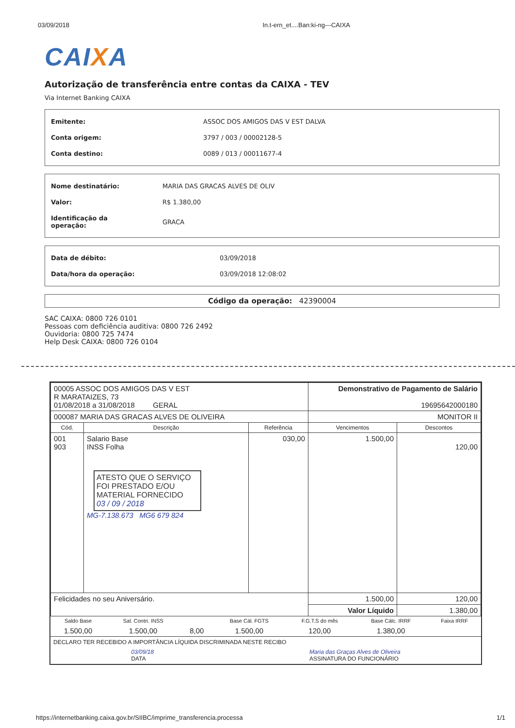03/09/2018 In.t-ern_et....Ban:ki-ng---CAIXA
CAIXA
Autorização de transferência entre contas da CAIXA - TEV
Via Internet Banking CAIXA
| Emitente: | ASSOC DOS AMIGOS DAS V EST DALVA |
| Conta origem: | 3797 / 003 / 00002128-5 |
| Conta destino: | 0089 / 013 / 00011677-4 |
| Nome destinatário: | MARIA DAS GRACAS ALVES DE OLIV |
| Valor: | R$ 1.380,00 |
| Identificação da operação: | GRACA |
| Data de débito: | 03/09/2018 |
| Data/hora da operação: | 03/09/2018 12:08:02 |
Código da operação: 42390004
SAC CAIXA: 0800 726 0101
Pessoas com deficiência auditiva: 0800 726 2492
Ouvidoria: 0800 725 7474
Help Desk CAIXA: 0800 726 0104
| 00005 ASSOC DOS AMIGOS DAS V EST R MARATAIZES, 73 01/08/2018 a 31/08/2018 GERAL | | | Demonstrativo de Pagamento de Salário 19695642000180 | |
| 000087 MARIA DAS GRACAS ALVES DE OLIVEIRA | | | MONITOR II | |
| Cód. | Descrição | Referência | Vencimentos | Descontos |
| 001 903 | Salario Base INSS Folha ATESTO QUE O SERVIÇO FOI PRESTADO E/OU MATERIAL FORNECIDO 03 / 09 / 2018 MG-7.138.673 MG6 679 824 | 030,00 | 1.500,00 | 120,00 |
| Felicidades no seu Aniversário. | | | 1.500,00 | 120,00 |
| | | | Valor Líquido | 1.380,00 |
| Saldo Base | Sal. Contri. INSS | | Base Cál. FGTS | F.G.T.S do mês | Base Cálc. IRRF | Faixa IRRF |
| 1.500,00 | 1.500,00 | 8,00 | 1.500,00 | 120,00 | 1.380,00 | |
DECLARO TER RECEBIDO A IMPORTÂNCIA LÍQUIDA DISCRIMINADA NESTE RECIBO
03/09/18
DATA
Maria das Graças Alves de Oliveira
ASSINATURA DO FUNCIONÁRIO
https://internetbanking.caixa.gov.br/SIIBC/imprime_transferencia.processa 1/1